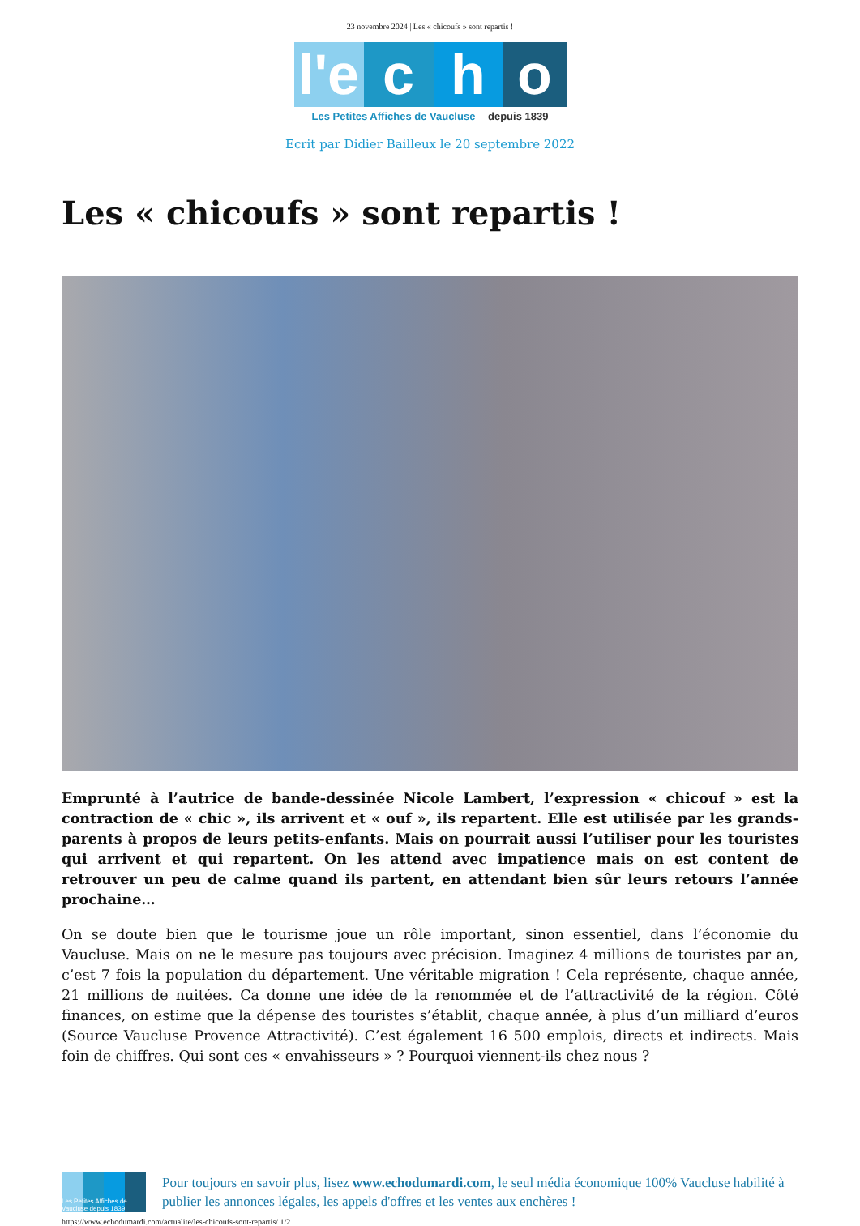23 novembre 2024 | Les « chicoufs » sont repartis !
l'e c h o
Les Petites Affiches de Vaucluse depuis 1839
Ecrit par Didier Bailleux le 20 septembre 2022
Les « chicoufs » sont repartis !
Emprunté à l’autrice de bande-dessinée Nicole Lambert, l’expression « chicouf » est la contraction de « chic », ils arrivent et « ouf », ils repartent. Elle est utilisée par les grands-parents à propos de leurs petits-enfants. Mais on pourrait aussi l’utiliser pour les touristes qui arrivent et qui repartent. On les attend avec impatience mais on est content de retrouver un peu de calme quand ils partent, en attendant bien sûr leurs retours l’année prochaine…
On se doute bien que le tourisme joue un rôle important, sinon essentiel, dans l’économie du Vaucluse. Mais on ne le mesure pas toujours avec précision. Imaginez 4 millions de touristes par an, c’est 7 fois la population du département. Une véritable migration ! Cela représente, chaque année, 21 millions de nuitées. Ca donne une idée de la renommée et de l’attractivité de la région. Côté finances, on estime que la dépense des touristes s’établit, chaque année, à plus d’un milliard d’euros (Source Vaucluse Provence Attractivité). C’est également 16 500 emplois, directs et indirects. Mais foin de chiffres. Qui sont ces « envahisseurs » ? Pourquoi viennent-ils chez nous ?
Les Petites Affiches de Vaucluse depuis 1839
Pour toujours en savoir plus, lisez www.echodumardi.com, le seul média économique 100% Vaucluse habilité à publier les annonces légales, les appels d'offres et les ventes aux enchères !
https://www.echodumardi.com/actualite/les-chicoufs-sont-repartis/ 1/2